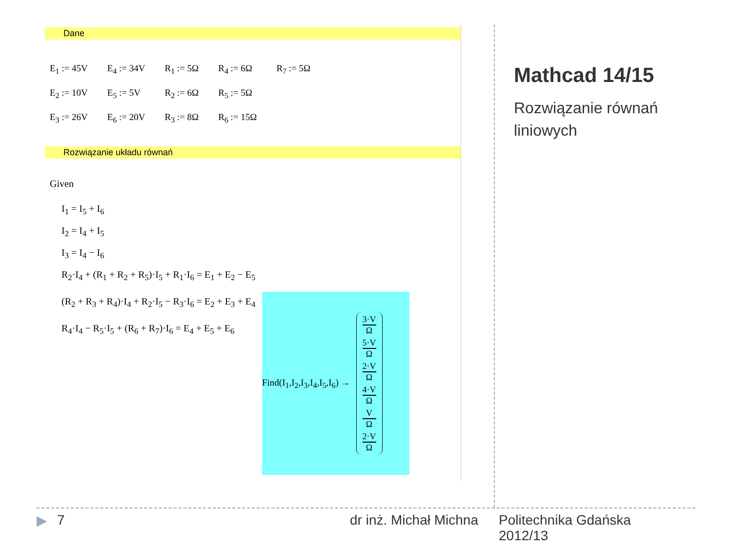Dane
| E<sub>1</sub> := 45V | E<sub>4</sub> := 34V | R<sub>1</sub> := 5Ω | R<sub>4</sub> := 6Ω | R<sub>7</sub> := 5Ω |
| E<sub>2</sub> := 10V | E<sub>5</sub> := 5V | R<sub>2</sub> := 6Ω | R<sub>5</sub> := 5Ω | |
| E<sub>3</sub> := 26V | E<sub>6</sub> := 20V | R<sub>3</sub> := 8Ω | R<sub>6</sub> := 15Ω | |
Rozwiązanie układu równań
Given
I<sub>1</sub> = I<sub>5</sub> + I<sub>6</sub>
I<sub>2</sub> = I<sub>4</sub> + I<sub>5</sub>
I<sub>3</sub> = I<sub>4</sub> − I<sub>6</sub>
R<sub>2</sub>·I<sub>4</sub> + (R<sub>1</sub> + R<sub>2</sub> + R<sub>5</sub>)·I<sub>5</sub> + R<sub>1</sub>·I<sub>6</sub> = E<sub>1</sub> + E<sub>2</sub> − E<sub>5</sub>
(R<sub>2</sub> + R<sub>3</sub> + R<sub>4</sub>)·I<sub>4</sub> + R<sub>2</sub>·I<sub>5</sub> − R<sub>3</sub>·I<sub>6</sub> = E<sub>2</sub> + E<sub>3</sub> + E<sub>4</sub>
R<sub>4</sub>·I<sub>4</sub> − R<sub>5</sub>·I<sub>5</sub> + (R<sub>6</sub> + R<sub>7</sub>)·I<sub>6</sub> = E<sub>4</sub> + E<sub>5</sub> + E<sub>6</sub>
Find(I<sub>1</sub>,I<sub>2</sub>,I<sub>3</sub>,I<sub>4</sub>,I<sub>5</sub>,I<sub>6</sub>) →
3·V
Ω
5·V
Ω
2·V
Ω
4·V
Ω
V
Ω
2·V
Ω
Mathcad 14/15
Rozwiązanie równań
liniowych
▶ 7 dr inż. Michał Michna Politechnika Gdańska
2012/13